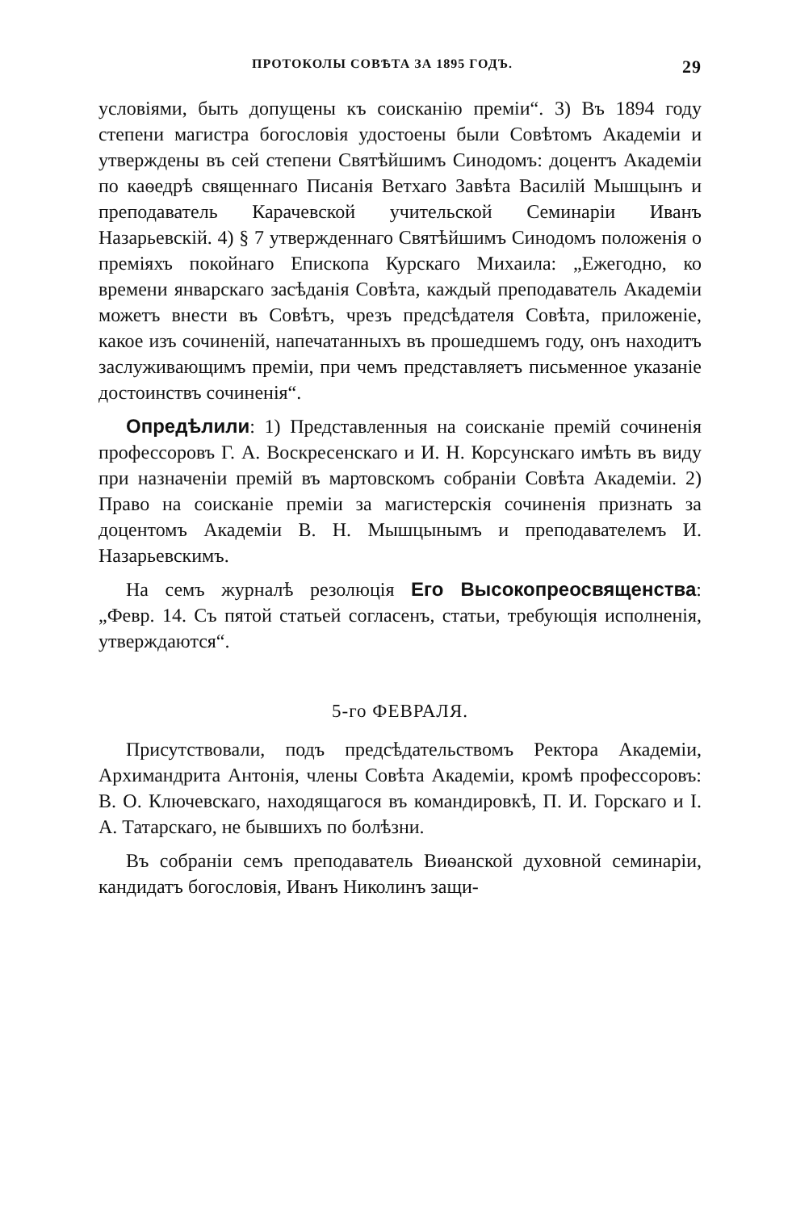ПРОТОКОЛЫ СОВѢТА ЗА 1895 ГОДЪ. 29
условіями, быть допущены къ соисканію преміи“. 3) Въ 1894 году степени магистра богословія удостоены были Совѣтомъ Академіи и утверждены въ сей степени Святѣйшимъ Синодомъ: доцентъ Академіи по каѳедрѣ священнаго Писанія Ветхаго Завѣта Василій Мышцынъ и преподаватель Карачевской учительской Семинаріи Иванъ Назарьевскій. 4) § 7 утвержденнаго Святѣйшимъ Синодомъ положенія о преміяхъ покойнаго Епископа Курскаго Михаила: „Ежегодно, ко времени январскаго засѣданія Совѣта, каждый преподаватель Академіи можетъ внести въ Совѣтъ, чрезъ предсѣдателя Совѣта, приложеніе, какое изъ сочиненій, напечатанныхъ въ прошедшемъ году, онъ находитъ заслуживающимъ преміи, при чемъ представляетъ письменное указаніе достоинствъ сочиненія“.
Опредѣлили: 1) Представленныя на соисканіе премій сочиненія профессоровъ Г. А. Воскресенскаго и И. Н. Корсунскаго имѣть въ виду при назначеніи премій въ мартовскомъ собраніи Совѣта Академіи. 2) Право на соисканіе преміи за магистерскія сочиненія признать за доцентомъ Академіи В. Н. Мышцынымъ и преподавателемъ И. Назарьевскимъ.
На семъ журналѣ резолюція Его Высокопреосвященства: „Февр. 14. Съ пятой статьей согласенъ, статьи, требующія исполненія, утверждаются“.
5-го ФЕВРАЛЯ.
Присутствовали, подъ предсѣдательствомъ Ректора Академіи, Архимандрита Антонія, члены Совѣта Академіи, кромѣ профессоровъ: В. О. Ключевскаго, находящагося въ командировкѣ, П. И. Горскаго и І. А. Татарскаго, не бывшихъ по болѣзни.
Въ собраніи семъ преподаватель Виѳанской духовной семинаріи, кандидатъ богословія, Иванъ Николинъ защи-